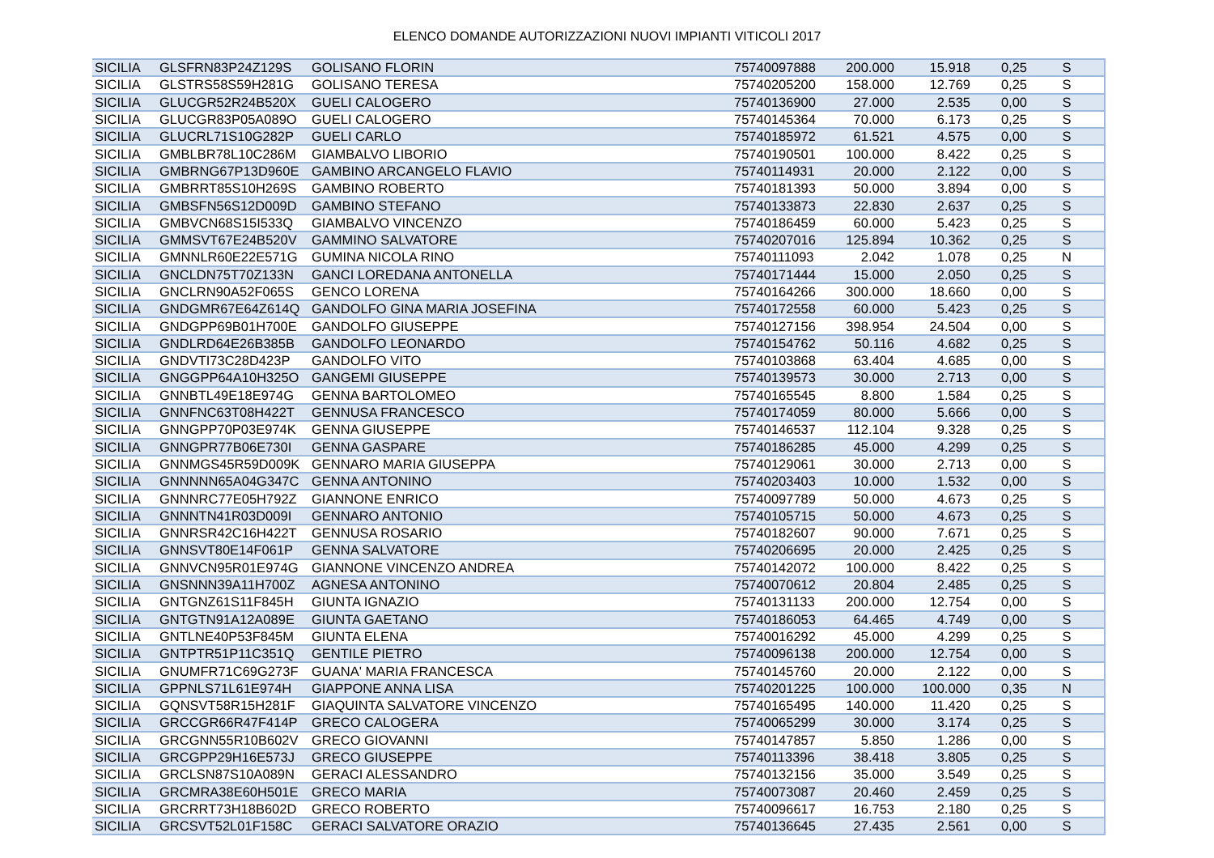ELENCO DOMANDE AUTORIZZAZIONI NUOVI IMPIANTI VITICOLI 2017
| SICILIA | GLSFRN83P24Z129S | GOLISANO FLORIN | 75740097888 | 200.000 | 15.918 | 0,25 | S |
| SICILIA | GLSTRS58S59H281G | GOLISANO TERESA | 75740205200 | 158.000 | 12.769 | 0,25 | S |
| SICILIA | GLUCGR52R24B520X | GUELI CALOGERO | 75740136900 | 27.000 | 2.535 | 0,00 | S |
| SICILIA | GLUCGR83P05A089O | GUELI CALOGERO | 75740145364 | 70.000 | 6.173 | 0,25 | S |
| SICILIA | GLUCRL71S10G282P | GUELI CARLO | 75740185972 | 61.521 | 4.575 | 0,00 | S |
| SICILIA | GMBLBR78L10C286M | GIAMBALVO LIBORIO | 75740190501 | 100.000 | 8.422 | 0,25 | S |
| SICILIA | GMBRNG67P13D960E | GAMBINO ARCANGELO FLAVIO | 75740114931 | 20.000 | 2.122 | 0,00 | S |
| SICILIA | GMBRRT85S10H269S | GAMBINO ROBERTO | 75740181393 | 50.000 | 3.894 | 0,00 | S |
| SICILIA | GMBSFN56S12D009D | GAMBINO STEFANO | 75740133873 | 22.830 | 2.637 | 0,25 | S |
| SICILIA | GMBVCN68S15I533Q | GIAMBALVO VINCENZO | 75740186459 | 60.000 | 5.423 | 0,25 | S |
| SICILIA | GMMSVT67E24B520V | GAMMINO SALVATORE | 75740207016 | 125.894 | 10.362 | 0,25 | S |
| SICILIA | GMNNLR60E22E571G | GUMINA NICOLA RINO | 75740111093 | 2.042 | 1.078 | 0,25 | N |
| SICILIA | GNCLDN75T70Z133N | GANCI LOREDANA ANTONELLA | 75740171444 | 15.000 | 2.050 | 0,25 | S |
| SICILIA | GNCLRN90A52F065S | GENCO LORENA | 75740164266 | 300.000 | 18.660 | 0,00 | S |
| SICILIA | GNDGMR67E64Z614Q | GANDOLFO GINA MARIA JOSEFINA | 75740172558 | 60.000 | 5.423 | 0,25 | S |
| SICILIA | GNDGPP69B01H700E | GANDOLFO GIUSEPPE | 75740127156 | 398.954 | 24.504 | 0,00 | S |
| SICILIA | GNDLRD64E26B385B | GANDOLFO LEONARDO | 75740154762 | 50.116 | 4.682 | 0,25 | S |
| SICILIA | GNDVTI73C28D423P | GANDOLFO VITO | 75740103868 | 63.404 | 4.685 | 0,00 | S |
| SICILIA | GNGGPP64A10H325O | GANGEMI GIUSEPPE | 75740139573 | 30.000 | 2.713 | 0,00 | S |
| SICILIA | GNNBTL49E18E974G | GENNA BARTOLOMEO | 75740165545 | 8.800 | 1.584 | 0,25 | S |
| SICILIA | GNNFNC63T08H422T | GENNUSA FRANCESCO | 75740174059 | 80.000 | 5.666 | 0,00 | S |
| SICILIA | GNNGPP70P03E974K | GENNA GIUSEPPE | 75740146537 | 112.104 | 9.328 | 0,25 | S |
| SICILIA | GNNGPR77B06E730I | GENNA GASPARE | 75740186285 | 45.000 | 4.299 | 0,25 | S |
| SICILIA | GNNMGS45R59D009K | GENNARO MARIA GIUSEPPA | 75740129061 | 30.000 | 2.713 | 0,00 | S |
| SICILIA | GNNNNN65A04G347C | GENNA ANTONINO | 75740203403 | 10.000 | 1.532 | 0,00 | S |
| SICILIA | GNNNRC77E05H792Z | GIANNONE ENRICO | 75740097789 | 50.000 | 4.673 | 0,25 | S |
| SICILIA | GNNNTN41R03D009I | GENNARO ANTONIO | 75740105715 | 50.000 | 4.673 | 0,25 | S |
| SICILIA | GNNRSR42C16H422T | GENNUSA ROSARIO | 75740182607 | 90.000 | 7.671 | 0,25 | S |
| SICILIA | GNNSVT80E14F061P | GENNA SALVATORE | 75740206695 | 20.000 | 2.425 | 0,25 | S |
| SICILIA | GNNVCN95R01E974G | GIANNONE VINCENZO ANDREA | 75740142072 | 100.000 | 8.422 | 0,25 | S |
| SICILIA | GNSNNN39A11H700Z | AGNESA ANTONINO | 75740070612 | 20.804 | 2.485 | 0,25 | S |
| SICILIA | GNTGNZ61S11F845H | GIUNTA IGNAZIO | 75740131133 | 200.000 | 12.754 | 0,00 | S |
| SICILIA | GNTGTN91A12A089E | GIUNTA GAETANO | 75740186053 | 64.465 | 4.749 | 0,00 | S |
| SICILIA | GNTLNE40P53F845M | GIUNTA ELENA | 75740016292 | 45.000 | 4.299 | 0,25 | S |
| SICILIA | GNTPTR51P11C351Q | GENTILE PIETRO | 75740096138 | 200.000 | 12.754 | 0,00 | S |
| SICILIA | GNUMFR71C69G273F | GUANA' MARIA FRANCESCA | 75740145760 | 20.000 | 2.122 | 0,00 | S |
| SICILIA | GPPNLS71L61E974H | GIAPPONE ANNA LISA | 75740201225 | 100.000 | 100.000 | 0,35 | N |
| SICILIA | GQNSVT58R15H281F | GIAQUINTA SALVATORE VINCENZO | 75740165495 | 140.000 | 11.420 | 0,25 | S |
| SICILIA | GRCCGR66R47F414P | GRECO CALOGERA | 75740065299 | 30.000 | 3.174 | 0,25 | S |
| SICILIA | GRCGNN55R10B602V | GRECO GIOVANNI | 75740147857 | 5.850 | 1.286 | 0,00 | S |
| SICILIA | GRCGPP29H16E573J | GRECO GIUSEPPE | 75740113396 | 38.418 | 3.805 | 0,25 | S |
| SICILIA | GRCLSN87S10A089N | GERACI ALESSANDRO | 75740132156 | 35.000 | 3.549 | 0,25 | S |
| SICILIA | GRCMRA38E60H501E | GRECO MARIA | 75740073087 | 20.460 | 2.459 | 0,25 | S |
| SICILIA | GRCRRT73H18B602D | GRECO ROBERTO | 75740096617 | 16.753 | 2.180 | 0,25 | S |
| SICILIA | GRCSVT52L01F158C | GERACI SALVATORE ORAZIO | 75740136645 | 27.435 | 2.561 | 0,00 | S |